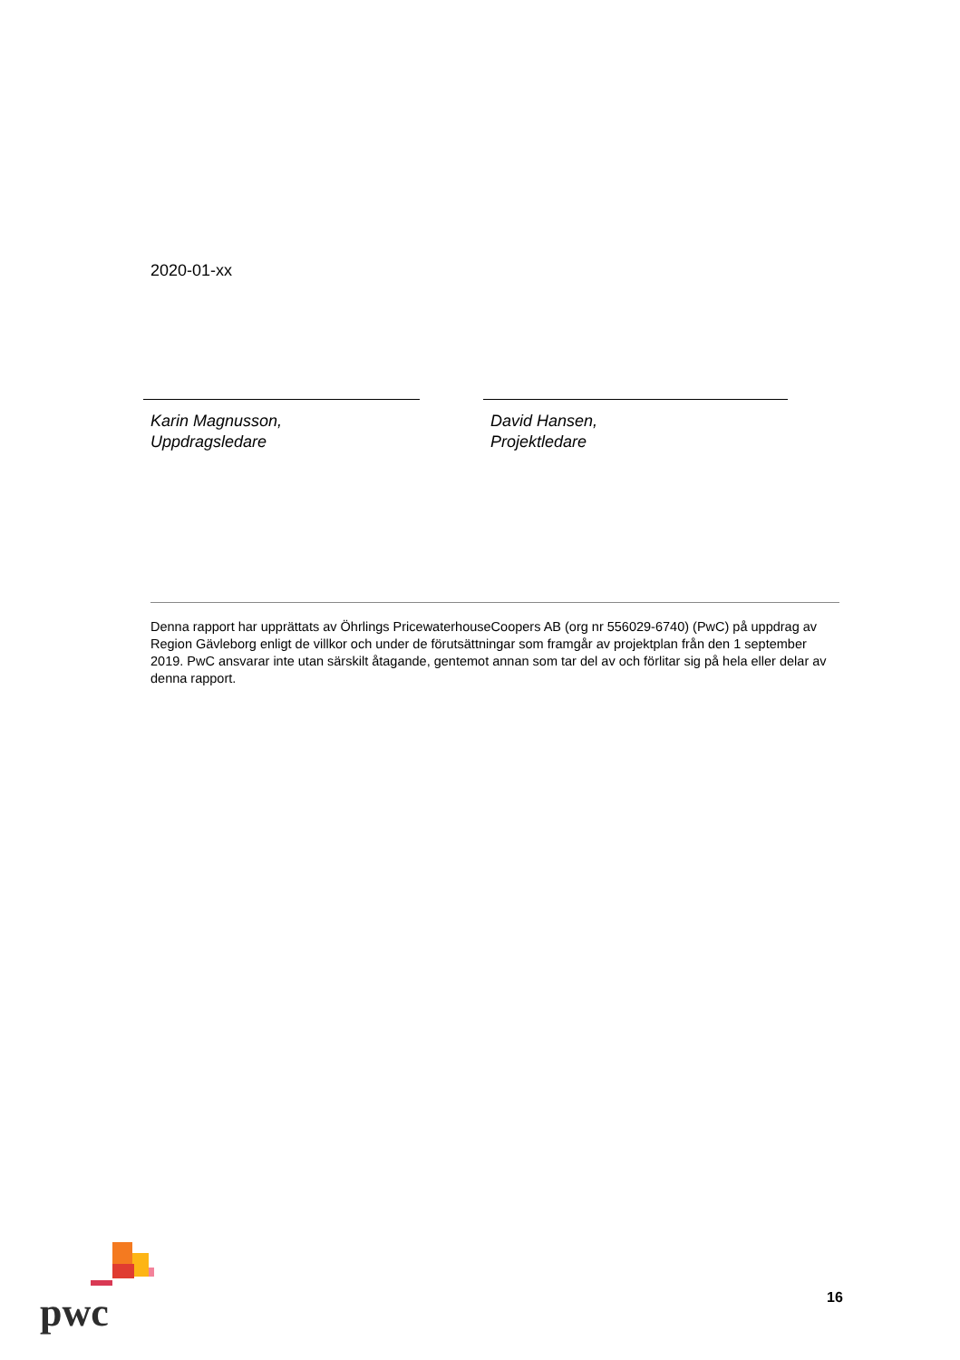2020-01-xx
Karin Magnusson,
Uppdragsledare
David Hansen,
Projektledare
Denna rapport har upprättats av Öhrlings PricewaterhouseCoopers AB (org nr 556029-6740) (PwC) på uppdrag av Region Gävleborg enligt de villkor och under de förutsättningar som framgår av projektplan från den 1 september 2019. PwC ansvarar inte utan särskilt åtagande, gentemot annan som tar del av och förlitar sig på hela eller delar av denna rapport.
pwc
16